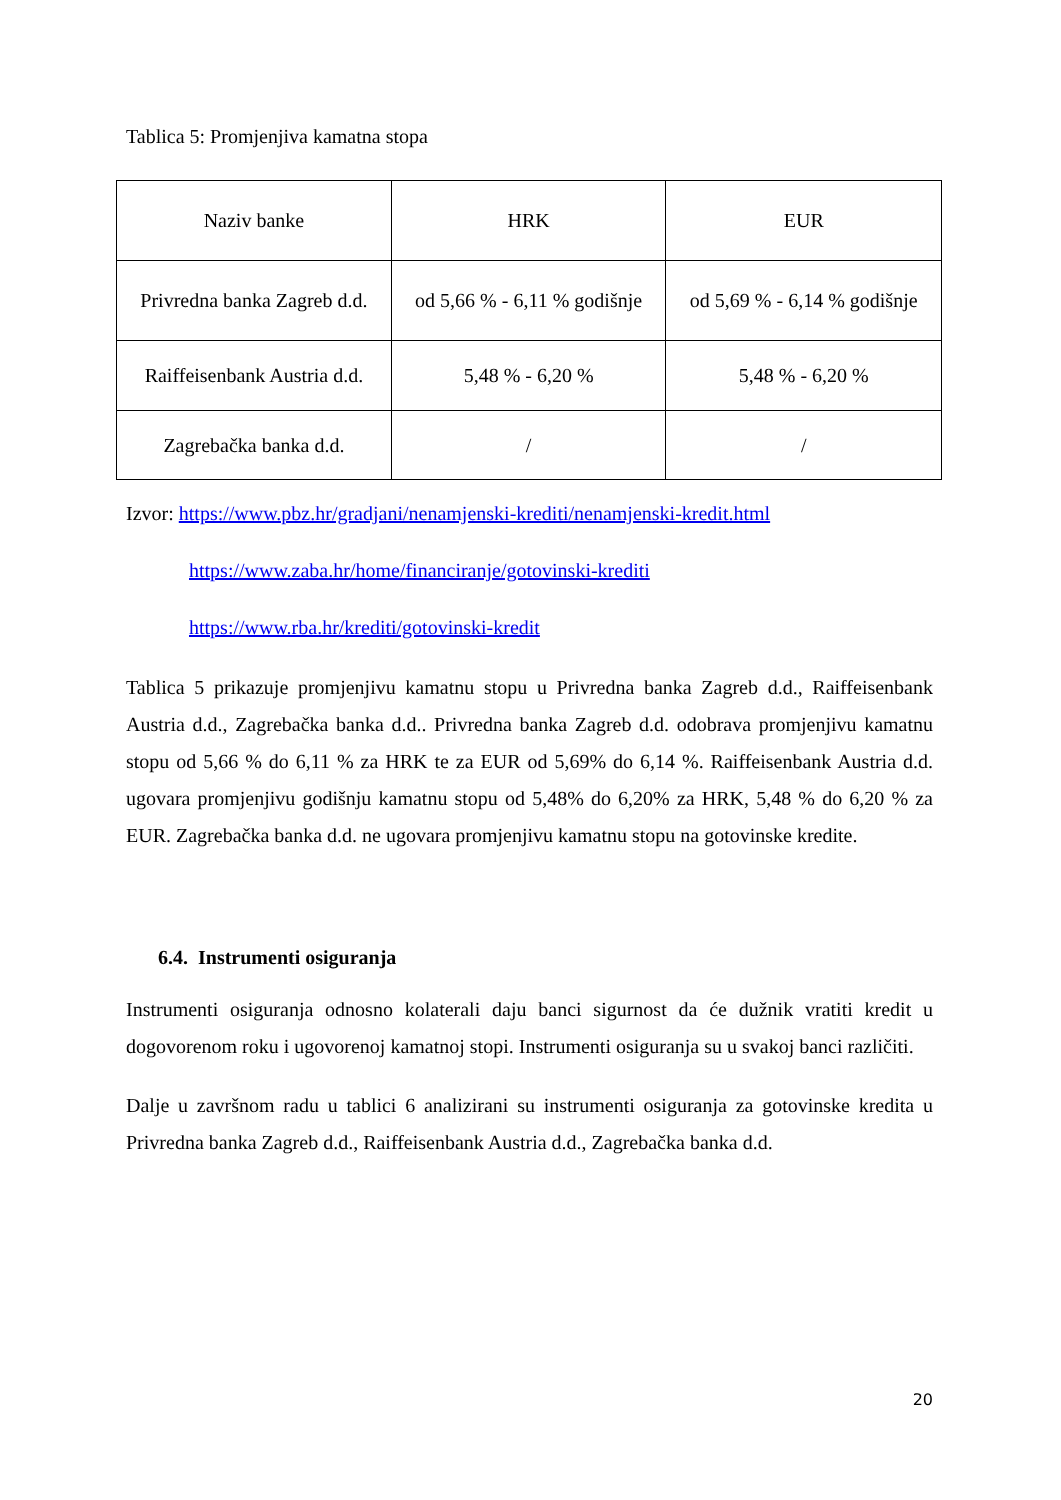Tablica 5: Promjenjiva kamatna stopa
| Naziv banke | HRK | EUR |
| Privredna banka Zagreb d.d. | od 5,66 % - 6,11 % godišnje | od 5,69 % - 6,14 % godišnje |
| Raiffeisenbank Austria d.d. | 5,48 % - 6,20 % | 5,48 % - 6,20 % |
| Zagrebačka banka d.d. | / | / |
Izvor: https://www.pbz.hr/gradjani/nenamjenski-krediti/nenamjenski-kredit.html
https://www.zaba.hr/home/financiranje/gotovinski-krediti
https://www.rba.hr/krediti/gotovinski-kredit
Tablica 5 prikazuje promjenjivu kamatnu stopu u Privredna banka Zagreb d.d., Raiffeisenbank Austria d.d., Zagrebačka banka d.d.. Privredna banka Zagreb d.d. odobrava promjenjivu kamatnu stopu od 5,66 % do 6,11 % za HRK te za EUR od 5,69% do 6,14 %. Raiffeisenbank Austria d.d. ugovara promjenjivu godišnju kamatnu stopu od 5,48% do 6,20% za HRK, 5,48 % do 6,20 % za EUR. Zagrebačka banka d.d. ne ugovara promjenjivu kamatnu stopu na gotovinske kredite.
6.4. Instrumenti osiguranja
Instrumenti osiguranja odnosno kolaterali daju banci sigurnost da će dužnik vratiti kredit u dogovorenom roku i ugovorenoj kamatnoj stopi. Instrumenti osiguranja su u svakoj banci različiti.
Dalje u završnom radu u tablici 6 analizirani su instrumenti osiguranja za gotovinske kredita u Privredna banka Zagreb d.d., Raiffeisenbank Austria d.d., Zagrebačka banka d.d.
20